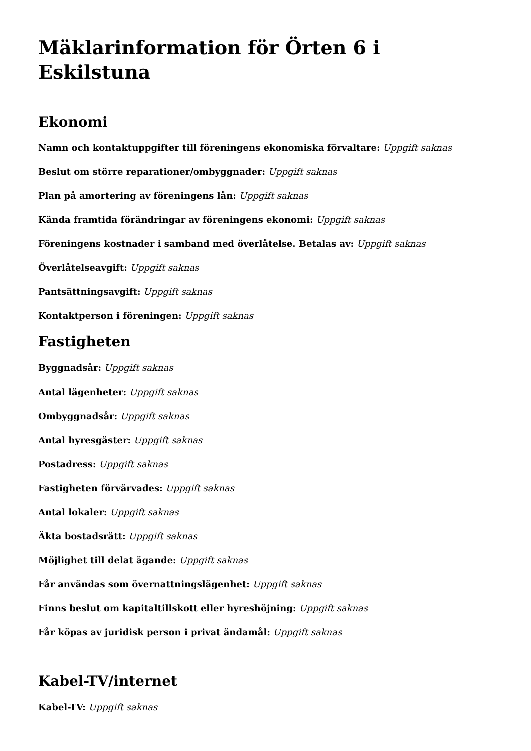Mäklarinformation för Örten 6 i Eskilstuna
Ekonomi
Namn och kontaktuppgifter till föreningens ekonomiska förvaltare: Uppgift saknas
Beslut om större reparationer/ombyggnader: Uppgift saknas
Plan på amortering av föreningens lån: Uppgift saknas
Kända framtida förändringar av föreningens ekonomi: Uppgift saknas
Föreningens kostnader i samband med överlåtelse. Betalas av: Uppgift saknas
Överlåtelseavgift: Uppgift saknas
Pantsättningsavgift: Uppgift saknas
Kontaktperson i föreningen: Uppgift saknas
Fastigheten
Byggnadsår: Uppgift saknas
Antal lägenheter: Uppgift saknas
Ombyggnadsår: Uppgift saknas
Antal hyresgäster: Uppgift saknas
Postadress: Uppgift saknas
Fastigheten förvärvades: Uppgift saknas
Antal lokaler: Uppgift saknas
Äkta bostadsrätt: Uppgift saknas
Möjlighet till delat ägande: Uppgift saknas
Får användas som övernattningslägenhet: Uppgift saknas
Finns beslut om kapitaltillskott eller hyreshöjning: Uppgift saknas
Får köpas av juridisk person i privat ändamål: Uppgift saknas
Kabel-TV/internet
Kabel-TV: Uppgift saknas